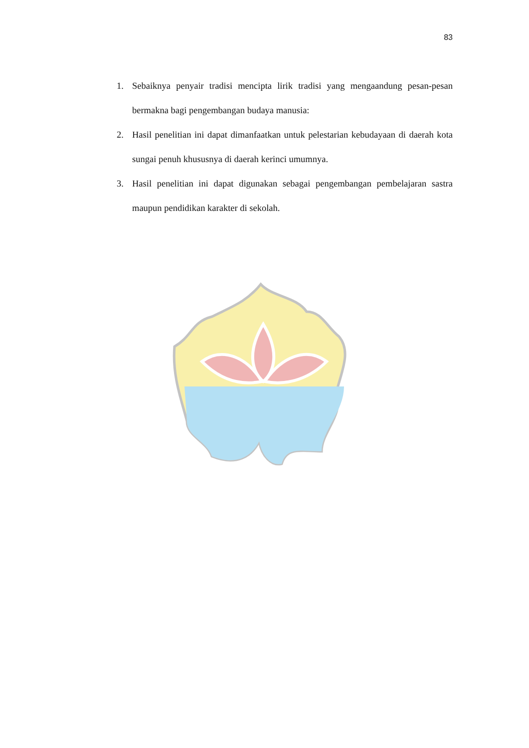83
1. Sebaiknya penyair tradisi mencipta lirik tradisi yang mengaandung pesan-pesan bermakna bagi pengembangan budaya manusia:
2. Hasil penelitian ini dapat dimanfaatkan untuk pelestarian kebudayaan di daerah kota sungai penuh khususnya di daerah kerinci umumnya.
3. Hasil penelitian ini dapat digunakan sebagai pengembangan pembelajaran sastra maupun pendidikan karakter di sekolah.